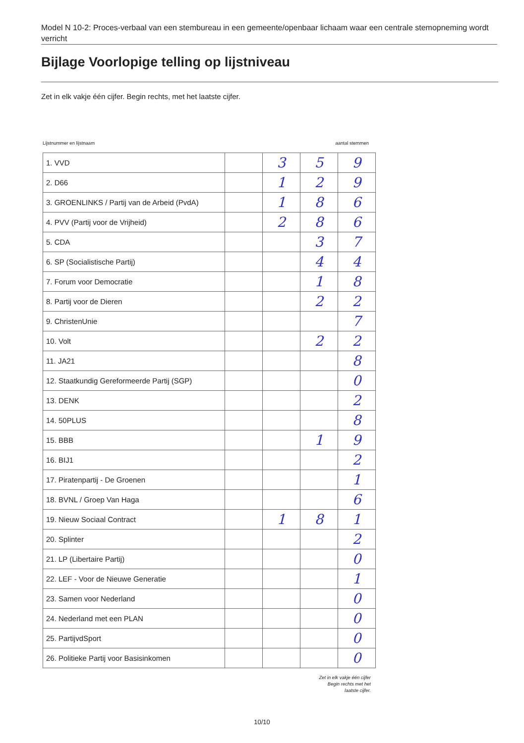Model N 10-2: Proces-verbaal van een stembureau in een gemeente/openbaar lichaam waar een centrale stemopneming wordt verricht
Bijlage Voorlopige telling op lijstniveau
Zet in elk vakje één cijfer. Begin rechts, met het laatste cijfer.
Lijstnummer en lijstnaam aantal stemmen
| 1. VVD | | 3 | 5 | 9 |
| 2. D66 | | 1 | 2 | 9 |
| 3. GROENLINKS / Partij van de Arbeid (PvdA) | | 1 | 8 | 6 |
| 4. PVV (Partij voor de Vrijheid) | | 2 | 8 | 6 |
| 5. CDA | | | 3 | 7 |
| 6. SP (Socialistische Partij) | | | 4 | 4 |
| 7. Forum voor Democratie | | | 1 | 8 |
| 8. Partij voor de Dieren | | | 2 | 2 |
| 9. ChristenUnie | | | | 7 |
| 10. Volt | | | 2 | 2 |
| 11. JA21 | | | | 8 |
| 12. Staatkundig Gereformeerde Partij (SGP) | | | | 0 |
| 13. DENK | | | | 2 |
| 14. 50PLUS | | | | 8 |
| 15. BBB | | | 1 | 9 |
| 16. BIJ1 | | | | 2 |
| 17. Piratenpartij - De Groenen | | | | 1 |
| 18. BVNL / Groep Van Haga | | | | 6 |
| 19. Nieuw Sociaal Contract | | 1 | 8 | 1 |
| 20. Splinter | | | | 2 |
| 21. LP (Libertaire Partij) | | | | 0 |
| 22. LEF - Voor de Nieuwe Generatie | | | | 1 |
| 23. Samen voor Nederland | | | | 0 |
| 24. Nederland met een PLAN | | | | 0 |
| 25. PartijvdSport | | | | 0 |
| 26. Politieke Partij voor Basisinkomen | | | | 0 |
Zet in elk vakje één cijfer
Begin rechts met het
laatste cijfer.
10/10